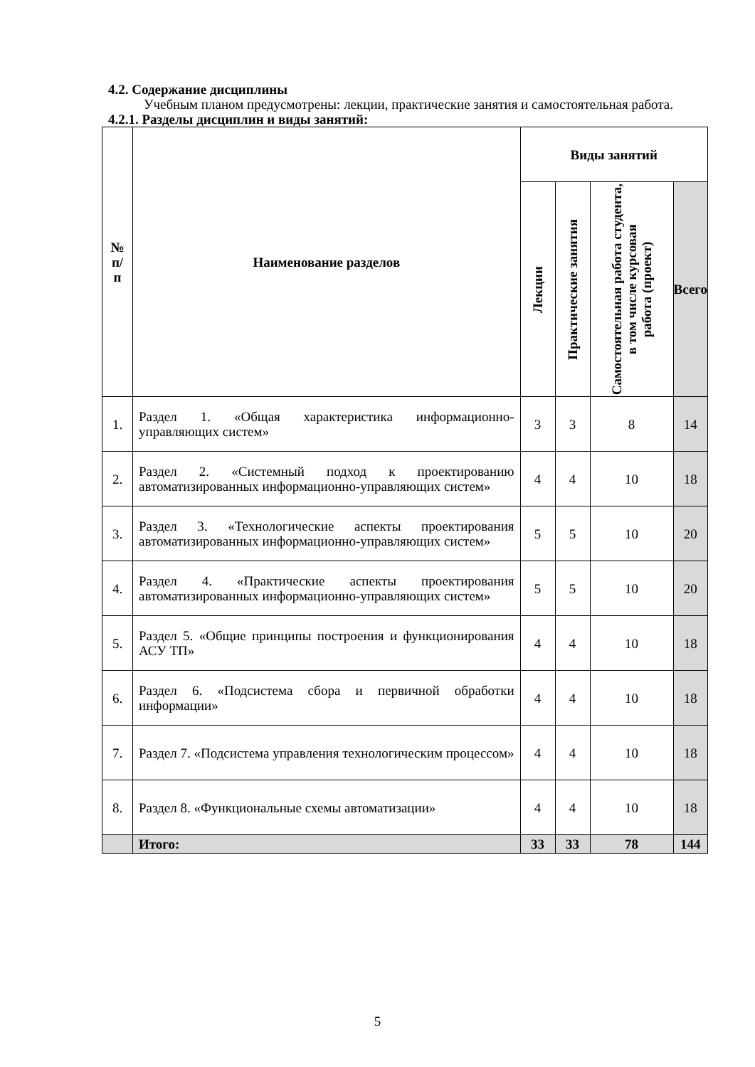4.2. Содержание дисциплины
Учебным планом предусмотрены: лекции, практические занятия и самостоятельная работа.
4.2.1. Разделы дисциплин и виды занятий:
| № п/п | Наименование разделов | Виды занятий | | | |
| --- | --- | --- | --- | --- | --- |
| | | Лекции | Практические занятия | Самостоятельная работа студента, в том числе курсовая работа (проект) | Всего |
| 1. | Раздел 1. «Общая характеристика информационно-управляющих систем» | 3 | 3 | 8 | 14 |
| 2. | Раздел 2. «Системный подход к проектированию автоматизированных информационно-управляющих систем» | 4 | 4 | 10 | 18 |
| 3. | Раздел 3. «Технологические аспекты проектирования автоматизированных информационно-управляющих систем» | 5 | 5 | 10 | 20 |
| 4. | Раздел 4. «Практические аспекты проектирования автоматизированных информационно-управляющих систем» | 5 | 5 | 10 | 20 |
| 5. | Раздел 5. «Общие принципы построения и функционирования АСУ ТП» | 4 | 4 | 10 | 18 |
| 6. | Раздел 6. «Подсистема сбора и первичной обработки информации» | 4 | 4 | 10 | 18 |
| 7. | Раздел 7. «Подсистема управления технологическим процессом» | 4 | 4 | 10 | 18 |
| 8. | Раздел 8. «Функциональные схемы автоматизации» | 4 | 4 | 10 | 18 |
| | Итого: | 33 | 33 | 78 | 144 |
5